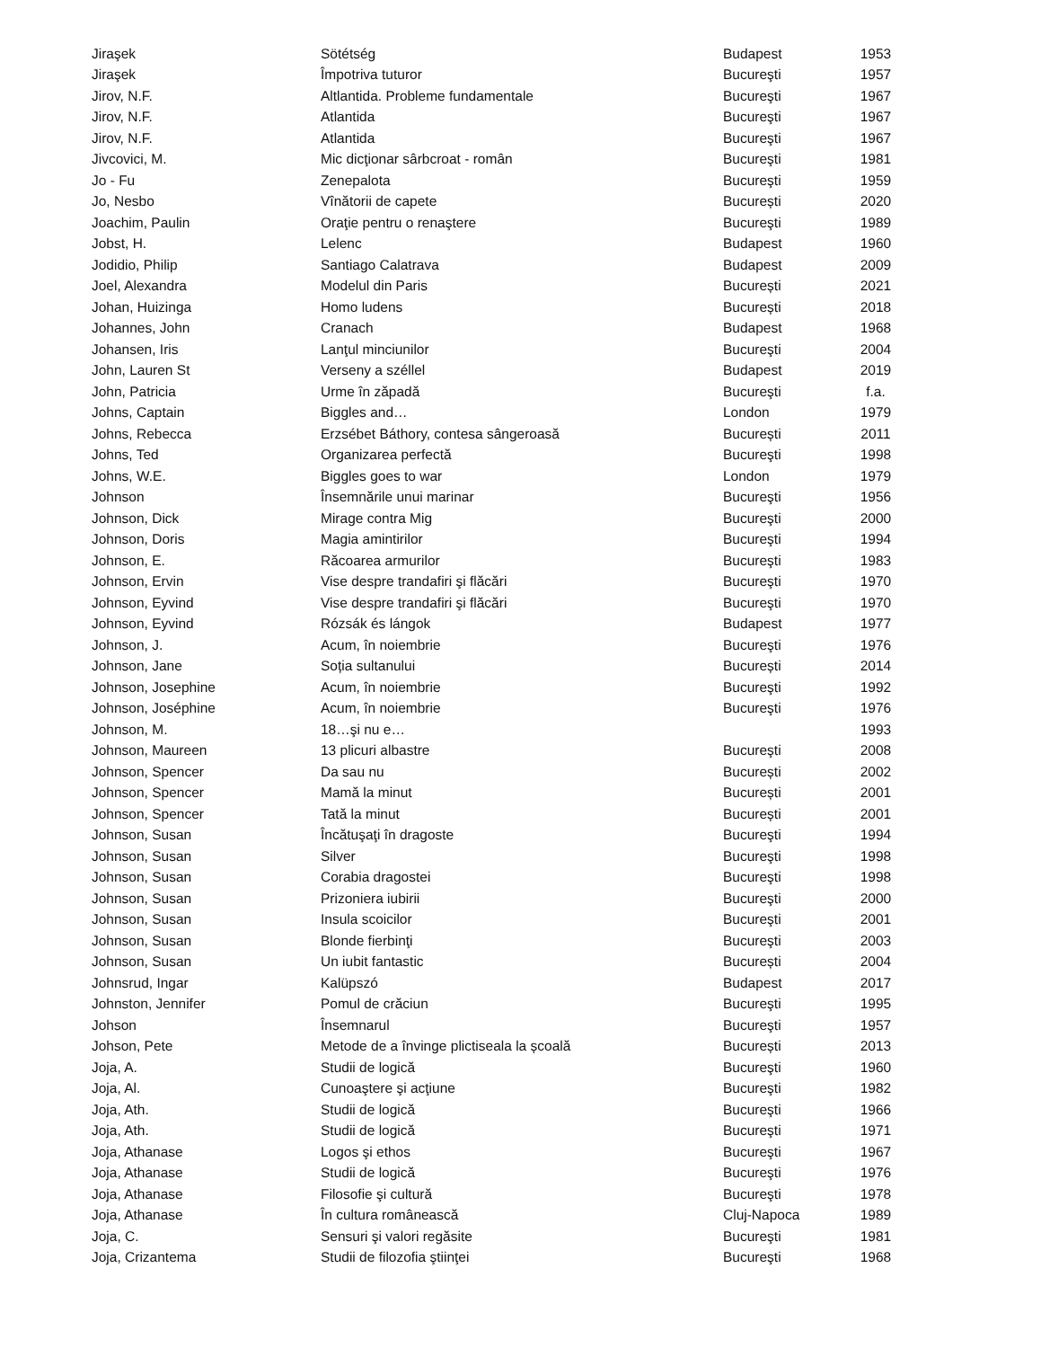| Jiraşek | Sötétség | Budapest | 1953 |
| Jiraşek | Împotriva tuturor | Bucureşti | 1957 |
| Jirov, N.F. | Altlantida. Probleme fundamentale | Bucureşti | 1967 |
| Jirov, N.F. | Atlantida | Bucureşti | 1967 |
| Jirov, N.F. | Atlantida | Bucureşti | 1967 |
| Jivcovici, M. | Mic dicţionar sârbcroat - român | Bucureşti | 1981 |
| Jo - Fu | Zenepalota | Bucureşti | 1959 |
| Jo, Nesbo | Vînătorii de capete | București | 2020 |
| Joachim, Paulin | Oraţie pentru o renaştere | Bucureşti | 1989 |
| Jobst, H. | Lelenc | Budapest | 1960 |
| Jodidio, Philip | Santiago Calatrava | Budapest | 2009 |
| Joel, Alexandra | Modelul din Paris | București | 2021 |
| Johan, Huizinga | Homo ludens | București | 2018 |
| Johannes, John | Cranach | Budapest | 1968 |
| Johansen, Iris | Lanţul minciunilor | Bucureşti | 2004 |
| John, Lauren St | Verseny a széllel | Budapest | 2019 |
| John, Patricia | Urme în zăpadă | Bucureşti | f.a. |
| Johns, Captain | Biggles and… | London | 1979 |
| Johns, Rebecca | Erzsébet Báthory, contesa sângeroasă | București | 2011 |
| Johns, Ted | Organizarea perfectă | Bucureşti | 1998 |
| Johns, W.E. | Biggles goes to war | London | 1979 |
| Johnson | Însemnările unui marinar | Bucureşti | 1956 |
| Johnson, Dick | Mirage contra Mig | Bucureşti | 2000 |
| Johnson, Doris | Magia amintirilor | Bucureşti | 1994 |
| Johnson, E. | Răcoarea armurilor | Bucureşti | 1983 |
| Johnson, Ervin | Vise despre trandafiri şi flăcări | Bucureşti | 1970 |
| Johnson, Eyvind | Vise despre trandafiri şi flăcări | Bucureşti | 1970 |
| Johnson, Eyvind | Rózsák és lángok | Budapest | 1977 |
| Johnson, J. | Acum, în noiembrie | Bucureşti | 1976 |
| Johnson, Jane | Soția sultanului | București | 2014 |
| Johnson, Josephine | Acum, în noiembrie | Bucureşti | 1992 |
| Johnson, Joséphine | Acum, în noiembrie | Bucureşti | 1976 |
| Johnson, M. | 18…şi nu e… | | 1993 |
| Johnson, Maureen | 13 plicuri albastre | Bucureşti | 2008 |
| Johnson, Spencer | Da sau nu | București | 2002 |
| Johnson, Spencer | Mamă la minut | București | 2001 |
| Johnson, Spencer | Tată la minut | București | 2001 |
| Johnson, Susan | Încătuşaţi în dragoste | Bucureşti | 1994 |
| Johnson, Susan | Silver | Bucureşti | 1998 |
| Johnson, Susan | Corabia dragostei | Bucureşti | 1998 |
| Johnson, Susan | Prizoniera iubirii | Bucureşti | 2000 |
| Johnson, Susan | Insula scoicilor | Bucureşti | 2001 |
| Johnson, Susan | Blonde fierbinţi | Bucureşti | 2003 |
| Johnson, Susan | Un iubit fantastic | București | 2004 |
| Johnsrud, Ingar | Kalüpszó | Budapest | 2017 |
| Johnston, Jennifer | Pomul de crăciun | Bucureşti | 1995 |
| Johson | Însemnarul | Bucureşti | 1957 |
| Johson, Pete | Metode de a învinge plictiseala la școală | București | 2013 |
| Joja, A. | Studii de logică | Bucureşti | 1960 |
| Joja, Al. | Cunoaştere şi acţiune | Bucureşti | 1982 |
| Joja, Ath. | Studii de logică | Bucureşti | 1966 |
| Joja, Ath. | Studii de logică | Bucureşti | 1971 |
| Joja, Athanase | Logos şi ethos | Bucureşti | 1967 |
| Joja, Athanase | Studii de logică | Bucureşti | 1976 |
| Joja, Athanase | Filosofie şi cultură | Bucureşti | 1978 |
| Joja, Athanase | În cultura românească | Cluj-Napoca | 1989 |
| Joja, C. | Sensuri şi valori regăsite | Bucureşti | 1981 |
| Joja, Crizantema | Studii de filozofia ştiinţei | Bucureşti | 1968 |